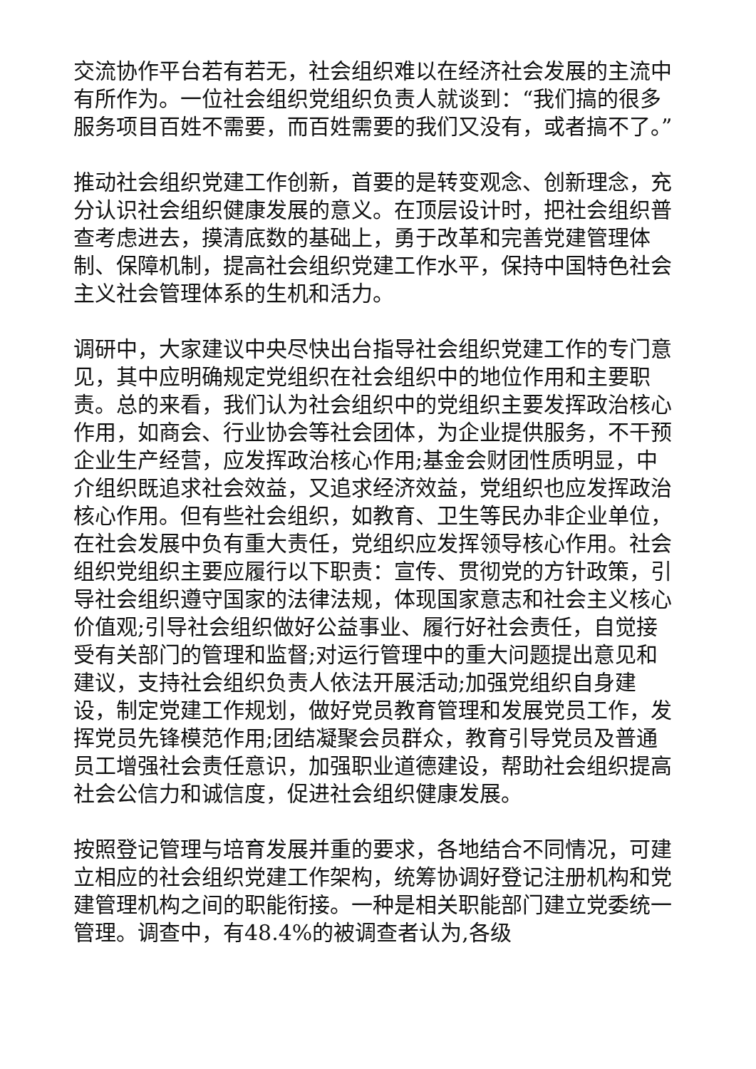交流协作平台若有若无，社会组织难以在经济社会发展的主流中有所作为。一位社会组织党组织负责人就谈到：“我们搞的很多服务项目百姓不需要，而百姓需要的我们又没有，或者搞不了。”
推动社会组织党建工作创新，首要的是转变观念、创新理念，充分认识社会组织健康发展的意义。在顶层设计时，把社会组织普查考虑进去，摸清底数的基础上，勇于改革和完善党建管理体制、保障机制，提高社会组织党建工作水平，保持中国特色社会主义社会管理体系的生机和活力。
调研中，大家建议中央尽快出台指导社会组织党建工作的专门意见，其中应明确规定党组织在社会组织中的地位作用和主要职责。总的来看，我们认为社会组织中的党组织主要发挥政治核心作用，如商会、行业协会等社会团体，为企业提供服务，不干预企业生产经营，应发挥政治核心作用;基金会财团性质明显，中介组织既追求社会效益，又追求经济效益，党组织也应发挥政治核心作用。但有些社会组织，如教育、卫生等民办非企业单位，在社会发展中负有重大责任，党组织应发挥领导核心作用。社会组织党组织主要应履行以下职责：宣传、贯彻党的方针政策，引导社会组织遵守国家的法律法规，体现国家意志和社会主义核心价值观;引导社会组织做好公益事业、履行好社会责任，自觉接受有关部门的管理和监督;对运行管理中的重大问题提出意见和建议，支持社会组织负责人依法开展活动;加强党组织自身建设，制定党建工作规划，做好党员教育管理和发展党员工作，发挥党员先锋模范作用;团结凝聚会员群众，教育引导党员及普通员工增强社会责任意识，加强职业道德建设，帮助社会组织提高社会公信力和诚信度，促进社会组织健康发展。
按照登记管理与培育发展并重的要求，各地结合不同情况，可建立相应的社会组织党建工作架构，统筹协调好登记注册机构和党建管理机构之间的职能衔接。一种是相关职能部门建立党委统一管理。调查中，有48.4%的被调查者认为,各级